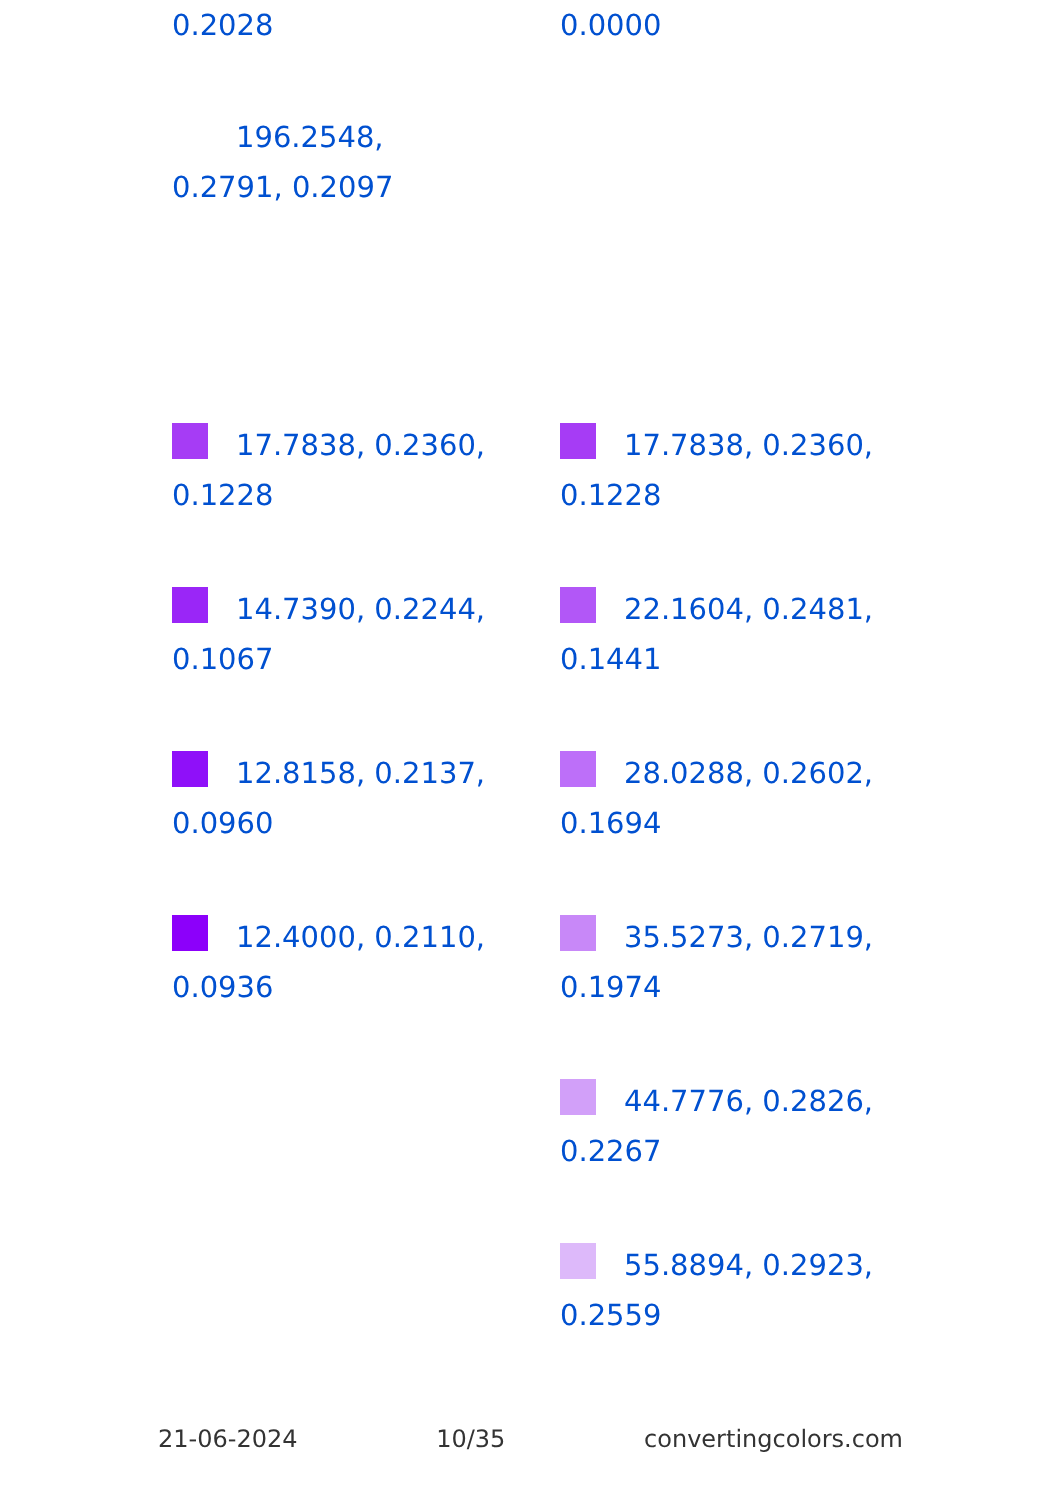0.2028
196.2548, 0.2791, 0.2097
17.7838, 0.2360, 0.1228
14.7390, 0.2244, 0.1067
12.8158, 0.2137, 0.0960
12.4000, 0.2110, 0.0936
0.0000
17.7838, 0.2360, 0.1228
22.1604, 0.2481, 0.1441
28.0288, 0.2602, 0.1694
35.5273, 0.2719, 0.1974
44.7776, 0.2826, 0.2267
55.8894, 0.2923, 0.2559
21-06-2024 10/35 convertingcolors.com